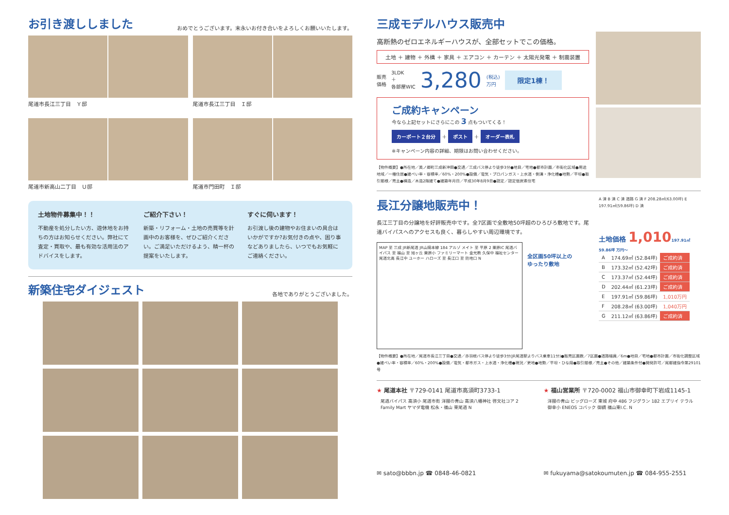お引き渡ししました
おめでとうございます。末永いお付き合いをよろしくお願いいたします。
尾道市長江三丁目　Ｙ邸
尾道市長江三丁目　Ｉ邸
尾道市新高山二丁目　Ｕ邸
尾道市門田町　Ｉ邸
土地物件募集中！！
不動産を処分したい方、遊休地をお持ちの方はお知らせください。弊社にて査定・買取や、最も有効な活用法のアドバイスをします。
ご紹介下さい！
新築・リフォーム・土地の売買等を計画中のお客様を、ぜひご紹介ください。ご満足いただけるよう、精一杯の提案をいたします。
すぐに伺います！
お引渡し後の建物やお住まいの具合はいかがですか?お気付きの点や、困り事などありましたら、いつでもお気軽にご連絡ください。
新築住宅ダイジェスト
各地でありがとうございました。
三成モデルハウス販売中
高断熱のゼロエネルギーハウスが、全部セットでこの価格。
土地 ＋ 建物 ＋ 外構 ＋ 家具 ＋ エアコン ＋ カーテン ＋ 太陽光発電 ＋ 制震装置
販売
価格 3LDK
＋
各部屋WIC 3,280 (税込)
万円 限定1棟！
ご成約キャンペーン
今なら上記セットにさらにこの 3 点もついてくる！
カーポート２台分 ＋ ポスト ＋ オーダー表札
※キャンペーン内容の詳細、期限はお問い合わせください。
【物件概要】●所在地／美ノ郷町三成新沖田●交通／三成バス停より徒歩3分●地目／宅地●都市計画／市街化区域●用途地域／一種住居●建ぺい率・容積率／60%・200%●設備／電気・プロパンガス・上水道・側溝・浄化槽●地勢／平坦●取引態様／売主●構造／木造2階建て●建築年月日／平成30年8月9日●認定／認定低炭素住宅
長江分譲地販売中！
長江三丁目の分譲地を好評販売中です。全7区画で全敷地50坪超のひろびろ敷地です。尾道バイパスへのアクセスも良く、暮らしやすい周辺環境です。
MAP 至 三成 JR新尾道 JR山陽本線 184 アルゾ メイト 至 平原 2 栗原IC 尾道バイパス 至 福山 至 旭ヶ丘 栗原小 ファミリーマート 金光教 久保中 福祉センター 尾道北高 長江中 ユーホー ハローズ 至 長江口 至 防地口 N
全区画50坪以上の
ゆったり敷地
A 済 B 済 C 済 道路 G 済 F 208.28㎡(63.00坪) E 197.91㎡(59.86坪) D 済
土地価格 1,010197.91㎡ 59.86坪 万円～
| A | 174.69㎡ (52.84坪) | ご成約済 |
| B | 173.32㎡ (52.42坪) | ご成約済 |
| C | 173.37㎡ (52.44坪) | ご成約済 |
| D | 202.44㎡ (61.23坪) | ご成約済 |
| E | 197.91㎡ (59.86坪) | 1,010万円 |
| F | 208.28㎡ (63.00坪) | 1,040万円 |
| G | 211.12㎡ (63.86坪) | ご成約済 |
【物件概要】●所在地／尾道市長江三丁目●交通／赤羽根バス停より徒歩3分(JR尾道駅よりバス乗車11分)●販売区画数／7区画●道路幅員／6m●地目／宅地●都市計画／市街化調整区域●建ぺい率・容積率／60%・200%●設備／電気・都市ガス・上水道・浄化槽●現況／更地●地勢／平坦・ひな段●取引態様／売主●その他／建築条件付●開発許可／尾都建指令第29101号
★ 尾道本社 〒729-0141 尾道市高須町3733-1
尾道バイパス 高須小 尾道市街 洋服の青山 高須八幡神社 啓文社コア 2 Family Mart ヤマダ電機 松永・福山 東尾道 N
✉ sato@bbbn.jp ☎ 0848-46-0821
★ 福山営業所 〒720-0002 福山市御幸町下岩成1145-1
洋服の青山 ビッグローズ 東城 府中 486 フジグラン 182 エブリイ テラル 御幸小 ENEOS コバック 御調 福山東I.C. N
✉ fukuyama@satokoumuten.jp ☎ 084-955-2551